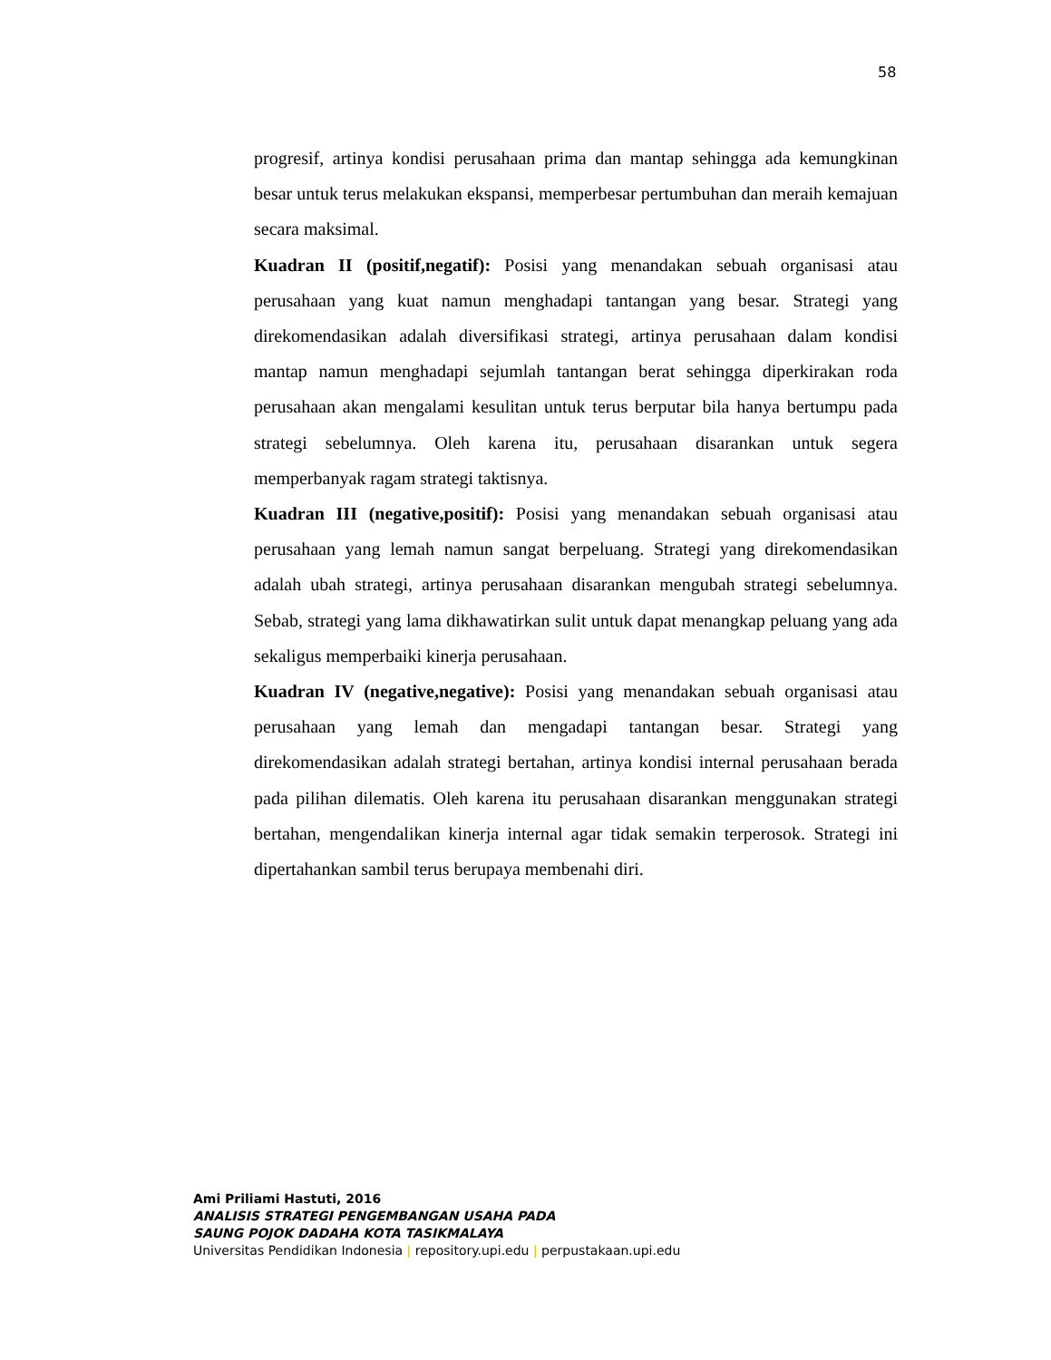58
progresif, artinya kondisi perusahaan prima dan mantap sehingga ada kemungkinan besar untuk terus melakukan ekspansi, memperbesar pertumbuhan dan meraih kemajuan secara maksimal.
Kuadran II (positif,negatif): Posisi yang menandakan sebuah organisasi atau perusahaan yang kuat namun menghadapi tantangan yang besar. Strategi yang direkomendasikan adalah diversifikasi strategi, artinya perusahaan dalam kondisi mantap namun menghadapi sejumlah tantangan berat sehingga diperkirakan roda perusahaan akan mengalami kesulitan untuk terus berputar bila hanya bertumpu pada strategi sebelumnya. Oleh karena itu, perusahaan disarankan untuk segera memperbanyak ragam strategi taktisnya.
Kuadran III (negative,positif): Posisi yang menandakan sebuah organisasi atau perusahaan yang lemah namun sangat berpeluang. Strategi yang direkomendasikan adalah ubah strategi, artinya perusahaan disarankan mengubah strategi sebelumnya. Sebab, strategi yang lama dikhawatirkan sulit untuk dapat menangkap peluang yang ada sekaligus memperbaiki kinerja perusahaan.
Kuadran IV (negative,negative): Posisi yang menandakan sebuah organisasi atau perusahaan yang lemah dan mengadapi tantangan besar. Strategi yang direkomendasikan adalah strategi bertahan, artinya kondisi internal perusahaan berada pada pilihan dilematis. Oleh karena itu perusahaan disarankan menggunakan strategi bertahan, mengendalikan kinerja internal agar tidak semakin terperosok. Strategi ini dipertahankan sambil terus berupaya membenahi diri.
Ami Priliami Hastuti, 2016
ANALISIS STRATEGI PENGEMBANGAN USAHA PADA
SAUNG POJOK DADAHA KOTA TASIKMALAYA
Universitas Pendidikan Indonesia | repository.upi.edu | perpustakaan.upi.edu